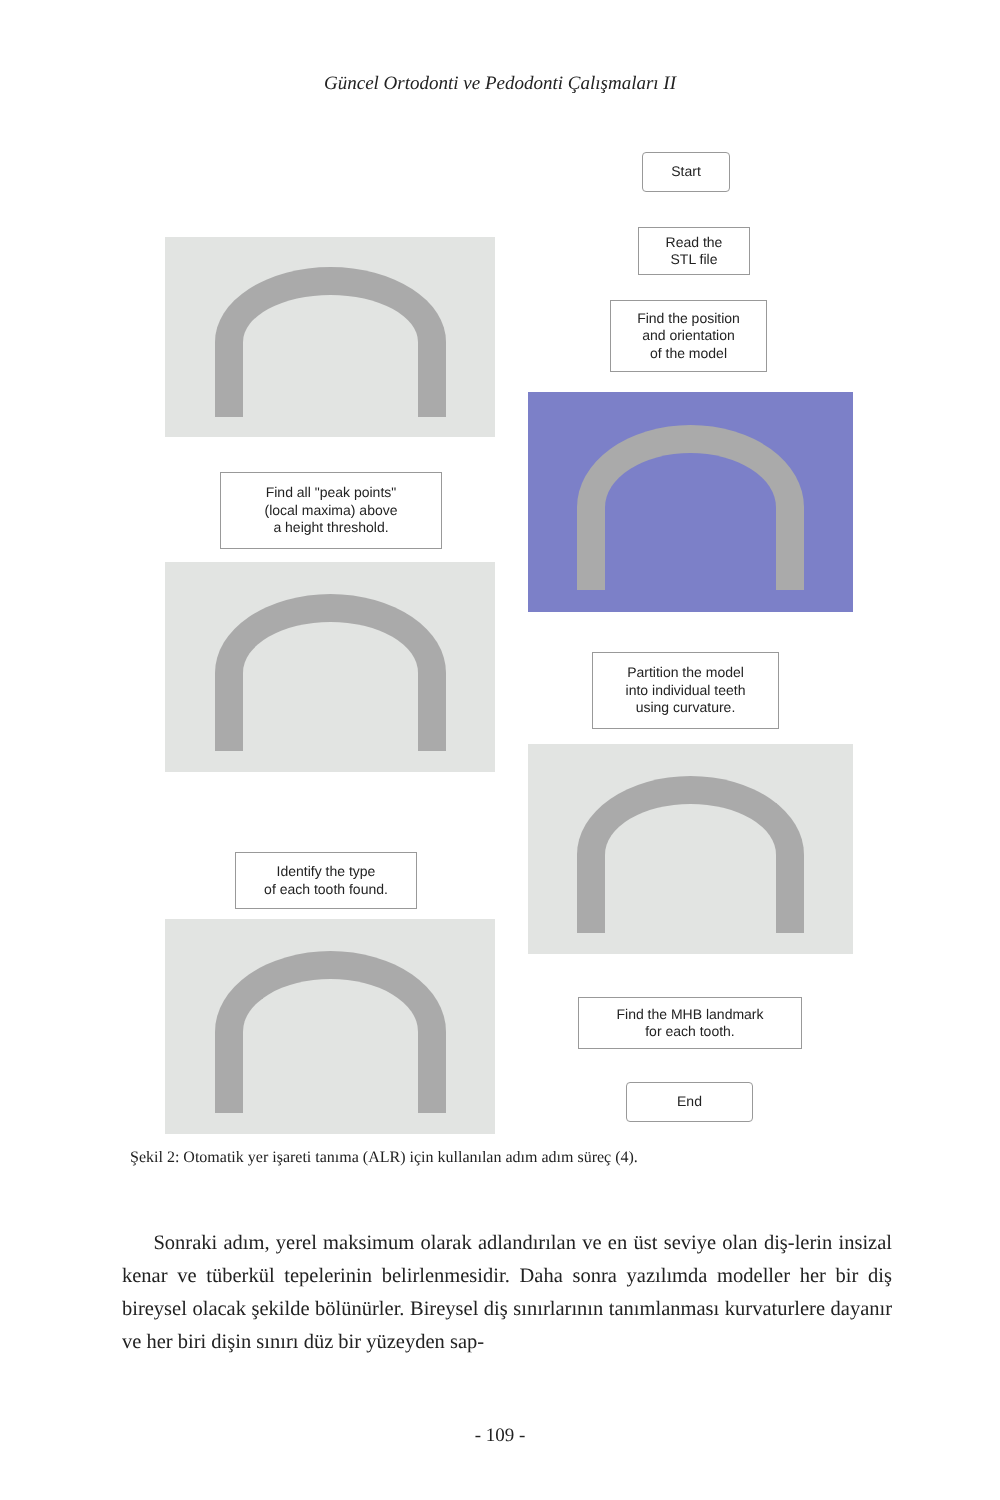Güncel Ortodonti ve Pedodonti Çalışmaları II
Start
Read the
STL file
Find the position
and orientation
of the model
Find all "peak points"
(local maxima) above
a height threshold.
Partition the model
into individual teeth
using curvature.
Identify the type
of each tooth found.
Find the MHB landmark
for each tooth.
End
Şekil 2: Otomatik yer işareti tanıma (ALR) için kullanılan adım adım süreç (4).
Sonraki adım, yerel maksimum olarak adlandırılan ve en üst seviye olan diş-lerin insizal kenar ve tüberkül tepelerinin belirlenmesidir. Daha sonra yazılımda modeller her bir diş bireysel olacak şekilde bölünürler. Bireysel diş sınırlarının tanımlanması kurvaturlere dayanır ve her biri dişin sınırı düz bir yüzeyden sap-
- 109 -